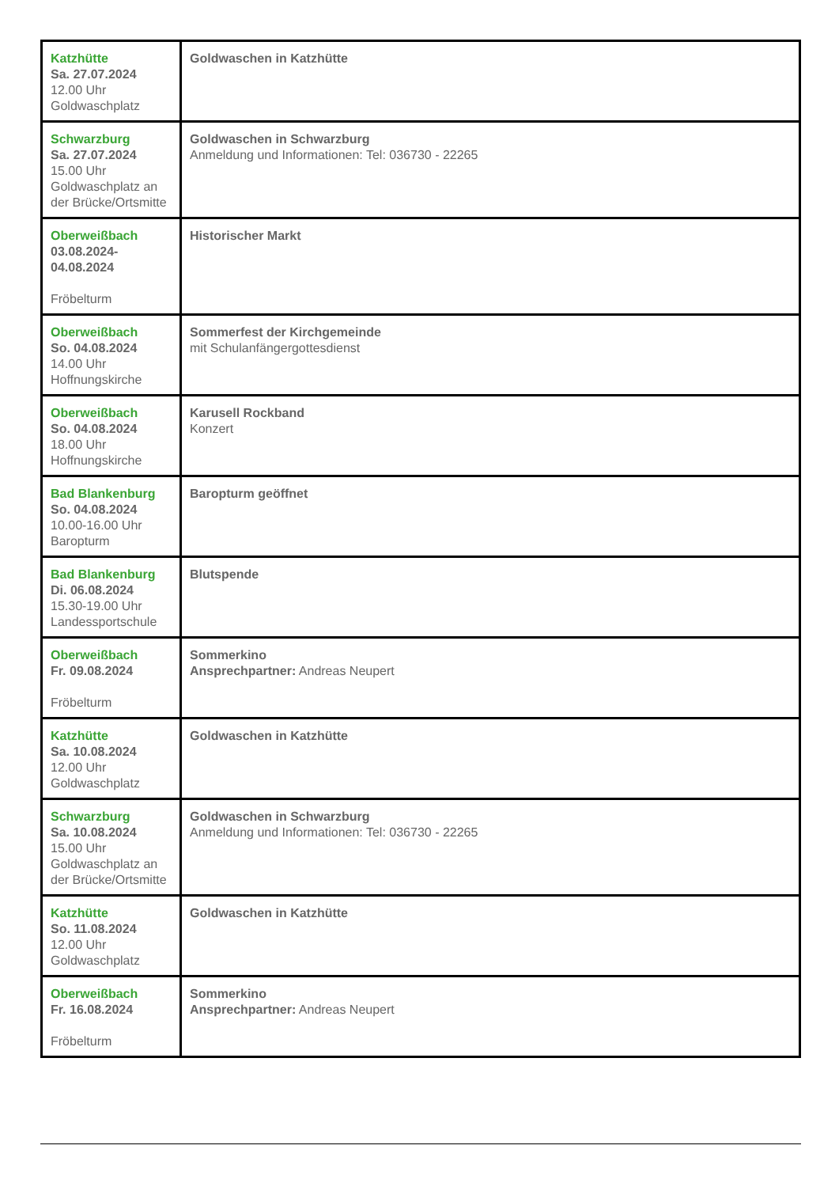| Katzhütte Sa. 27.07.2024 12.00 Uhr Goldwaschplatz | Goldwaschen in Katzhütte |
| Schwarzburg Sa. 27.07.2024 15.00 Uhr Goldwaschplatz an der Brücke/Ortsmitte | Goldwaschen in Schwarzburg Anmeldung und Informationen: Tel: 036730 - 22265 |
| Oberweißbach 03.08.2024- 04.08.2024 Fröbelturm | Historischer Markt |
| Oberweißbach So. 04.08.2024 14.00 Uhr Hoffnungskirche | Sommerfest der Kirchgemeinde mit Schulanfängergottesdienst |
| Oberweißbach So. 04.08.2024 18.00 Uhr Hoffnungskirche | Karusell Rockband Konzert |
| Bad Blankenburg So. 04.08.2024 10.00-16.00 Uhr Baropturm | Baropturm geöffnet |
| Bad Blankenburg Di. 06.08.2024 15.30-19.00 Uhr Landessportschule | Blutspende |
| Oberweißbach Fr. 09.08.2024 Fröbelturm | Sommerkino Ansprechpartner: Andreas Neupert |
| Katzhütte Sa. 10.08.2024 12.00 Uhr Goldwaschplatz | Goldwaschen in Katzhütte |
| Schwarzburg Sa. 10.08.2024 15.00 Uhr Goldwaschplatz an der Brücke/Ortsmitte | Goldwaschen in Schwarzburg Anmeldung und Informationen: Tel: 036730 - 22265 |
| Katzhütte So. 11.08.2024 12.00 Uhr Goldwaschplatz | Goldwaschen in Katzhütte |
| Oberweißbach Fr. 16.08.2024 Fröbelturm | Sommerkino Ansprechpartner: Andreas Neupert |